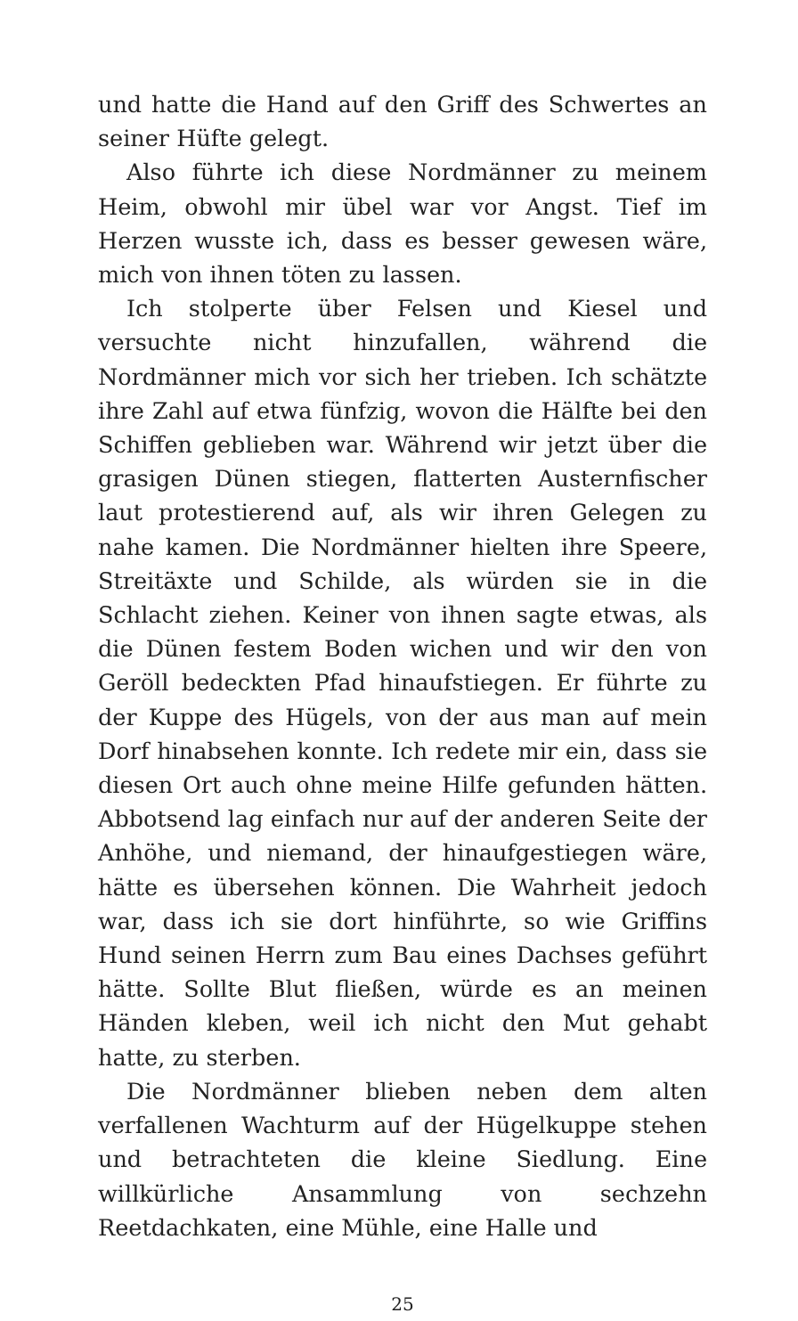und hatte die Hand auf den Griff des Schwertes an seiner Hüfte gelegt.
Also führte ich diese Nordmänner zu meinem Heim, obwohl mir übel war vor Angst. Tief im Herzen wusste ich, dass es besser gewesen wäre, mich von ihnen töten zu lassen.
Ich stolperte über Felsen und Kiesel und versuchte nicht hinzufallen, während die Nordmänner mich vor sich her trieben. Ich schätzte ihre Zahl auf etwa fünfzig, wovon die Hälfte bei den Schiffen geblieben war. Während wir jetzt über die grasigen Dünen stiegen, flatterten Austernfischer laut protestierend auf, als wir ihren Gelegen zu nahe kamen. Die Nordmänner hielten ihre Speere, Streitäxte und Schilde, als würden sie in die Schlacht ziehen. Keiner von ihnen sagte etwas, als die Dünen festem Boden wichen und wir den von Geröll bedeckten Pfad hinaufstiegen. Er führte zu der Kuppe des Hügels, von der aus man auf mein Dorf hinabsehen konnte. Ich redete mir ein, dass sie diesen Ort auch ohne meine Hilfe gefunden hätten. Abbotsend lag einfach nur auf der anderen Seite der Anhöhe, und niemand, der hinaufgestiegen wäre, hätte es übersehen können. Die Wahrheit jedoch war, dass ich sie dort hinführte, so wie Griffins Hund seinen Herrn zum Bau eines Dachses geführt hätte. Sollte Blut fließen, würde es an meinen Händen kleben, weil ich nicht den Mut gehabt hatte, zu sterben.
Die Nordmänner blieben neben dem alten verfallenen Wachturm auf der Hügelkuppe stehen und betrachteten die kleine Siedlung. Eine willkürliche Ansammlung von sechzehn Reetdachkaten, eine Mühle, eine Halle und
25